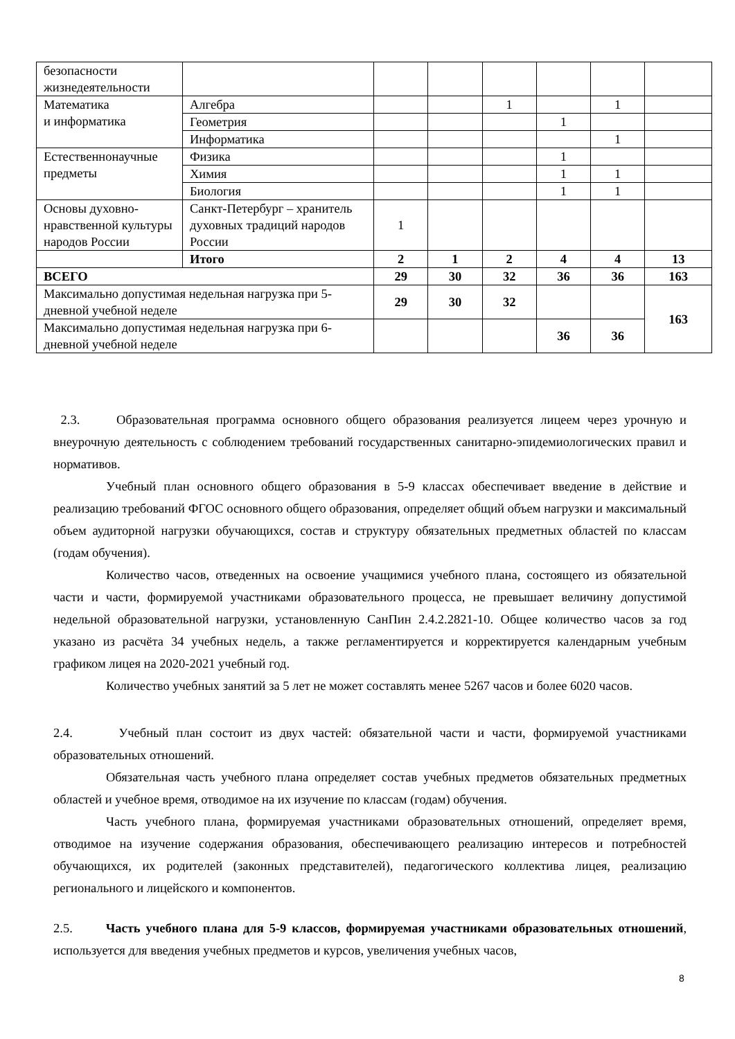| безопасности жизнедеятельности | | | | | | | |
| Математика и информатика | Алгебра | | | 1 | | 1 | |
| | Геометрия | | | | 1 | | |
| | Информатика | | | | | 1 | |
| Естественнонаучные предметы | Физика | | | | 1 | | |
| | Химия | | | | 1 | 1 | |
| | Биология | | | | 1 | 1 | |
| Основы духовно-нравственной культуры народов России | Санкт-Петербург – хранитель духовных традиций народов России | 1 | | | | | |
| | Итого | 2 | 1 | 2 | 4 | 4 | 13 |
| ВСЕГО | | 29 | 30 | 32 | 36 | 36 | 163 |
| Максимально допустимая недельная нагрузка при 5-дневной учебной неделе | | 29 | 30 | 32 | | | 163 |
| Максимально допустимая недельная нагрузка при 6-дневной учебной неделе | | | | | 36 | 36 | |
2.3. Образовательная программа основного общего образования реализуется лицеем через урочную и внеурочную деятельность с соблюдением требований государственных санитарно-эпидемиологических правил и нормативов.
Учебный план основного общего образования в 5-9 классах обеспечивает введение в действие и реализацию требований ФГОС основного общего образования, определяет общий объем нагрузки и максимальный объем аудиторной нагрузки обучающихся, состав и структуру обязательных предметных областей по классам (годам обучения).
Количество часов, отведенных на освоение учащимися учебного плана, состоящего из обязательной части и части, формируемой участниками образовательного процесса, не превышает величину допустимой недельной образовательной нагрузки, установленную СанПин 2.4.2.2821-10. Общее количество часов за год указано из расчёта 34 учебных недель, а также регламентируется и корректируется календарным учебным графиком лицея на 2020-2021 учебный год.
Количество учебных занятий за 5 лет не может составлять менее 5267 часов и более 6020 часов.
2.4. Учебный план состоит из двух частей: обязательной части и части, формируемой участниками образовательных отношений.
Обязательная часть учебного плана определяет состав учебных предметов обязательных предметных областей и учебное время, отводимое на их изучение по классам (годам) обучения.
Часть учебного плана, формируемая участниками образовательных отношений, определяет время, отводимое на изучение содержания образования, обеспечивающего реализацию интересов и потребностей обучающихся, их родителей (законных представителей), педагогического коллектива лицея, реализацию регионального и лицейского и компонентов.
2.5. Часть учебного плана для 5-9 классов, формируемая участниками образовательных отношений, используется для введения учебных предметов и курсов, увеличения учебных часов,
8